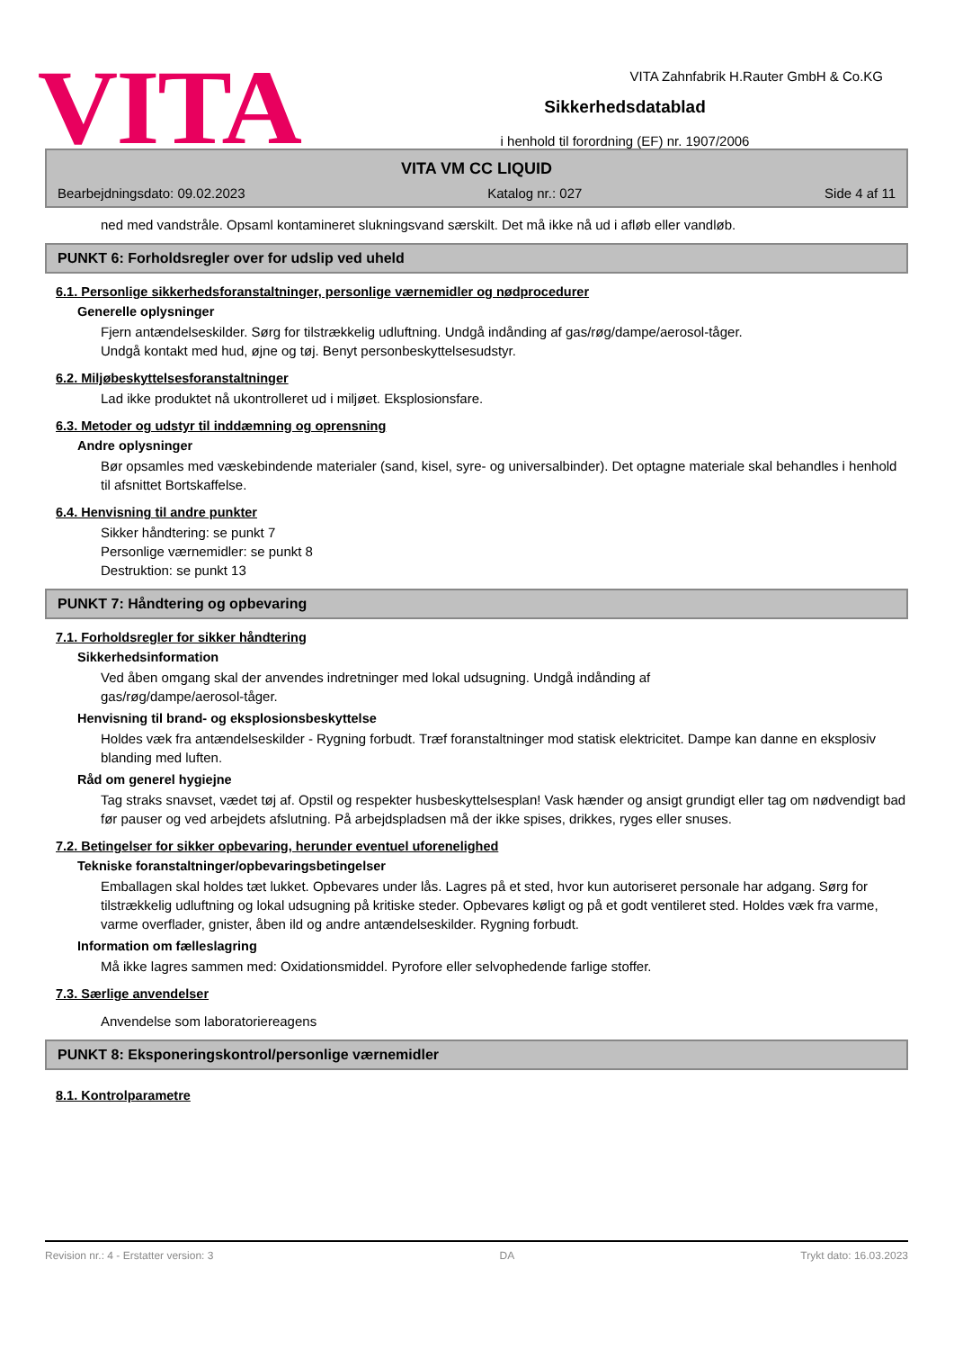VITA Zahnfabrik H.Rauter GmbH & Co.KG
VITA
Sikkerhedsdatablad
i henhold til forordning (EF) nr. 1907/2006
VITA VM CC LIQUID
Bearbejdningsdato: 09.02.2023 Katalog nr.: 027 Side 4 af 11
ned med vandstråle. Opsaml kontamineret slukningsvand særskilt. Det må ikke nå ud i afløb eller vandløb.
PUNKT 6: Forholdsregler over for udslip ved uheld
6.1. Personlige sikkerhedsforanstaltninger, personlige værnemidler og nødprocedurer
Generelle oplysninger
Fjern antændelseskilder. Sørg for tilstrækkelig udluftning. Undgå indånding af gas/røg/dampe/aerosol-tåger.
Undgå kontakt med hud, øjne og tøj. Benyt personbeskyttelsesudstyr.
6.2. Miljøbeskyttelsesforanstaltninger
Lad ikke produktet nå ukontrolleret ud i miljøet. Eksplosionsfare.
6.3. Metoder og udstyr til inddæmning og oprensning
Andre oplysninger
Bør opsamles med væskebindende materialer (sand, kisel, syre- og universalbinder). Det optagne materiale skal behandles i henhold til afsnittet Bortskaffelse.
6.4. Henvisning til andre punkter
Sikker håndtering: se punkt 7
Personlige værnemidler: se punkt 8
Destruktion: se punkt 13
PUNKT 7: Håndtering og opbevaring
7.1. Forholdsregler for sikker håndtering
Sikkerhedsinformation
Ved åben omgang skal der anvendes indretninger med lokal udsugning. Undgå indånding af
gas/røg/dampe/aerosol-tåger.
Henvisning til brand- og eksplosionsbeskyttelse
Holdes væk fra antændelseskilder - Rygning forbudt. Træf foranstaltninger mod statisk elektricitet. Dampe kan danne en eksplosiv blanding med luften.
Råd om generel hygiejne
Tag straks snavset, vædet tøj af. Opstil og respekter husbeskyttelsesplan! Vask hænder og ansigt grundigt eller tag om nødvendigt bad før pauser og ved arbejdets afslutning. På arbejdspladsen må der ikke spises, drikkes, ryges eller snuses.
7.2. Betingelser for sikker opbevaring, herunder eventuel uforenelighed
Tekniske foranstaltninger/opbevaringsbetingelser
Emballagen skal holdes tæt lukket. Opbevares under lås. Lagres på et sted, hvor kun autoriseret personale har adgang. Sørg for tilstrækkelig udluftning og lokal udsugning på kritiske steder. Opbevares køligt og på et godt ventileret sted. Holdes væk fra varme, varme overflader, gnister, åben ild og andre antændelseskilder. Rygning forbudt.
Information om fælleslagring
Må ikke lagres sammen med: Oxidationsmiddel. Pyrofore eller selvophedende farlige stoffer.
7.3. Særlige anvendelser
Anvendelse som laboratoriereagens
PUNKT 8: Eksponeringskontrol/personlige værnemidler
8.1. Kontrolparametre
Revision nr.: 4 - Erstatter version: 3 DA Trykt dato: 16.03.2023